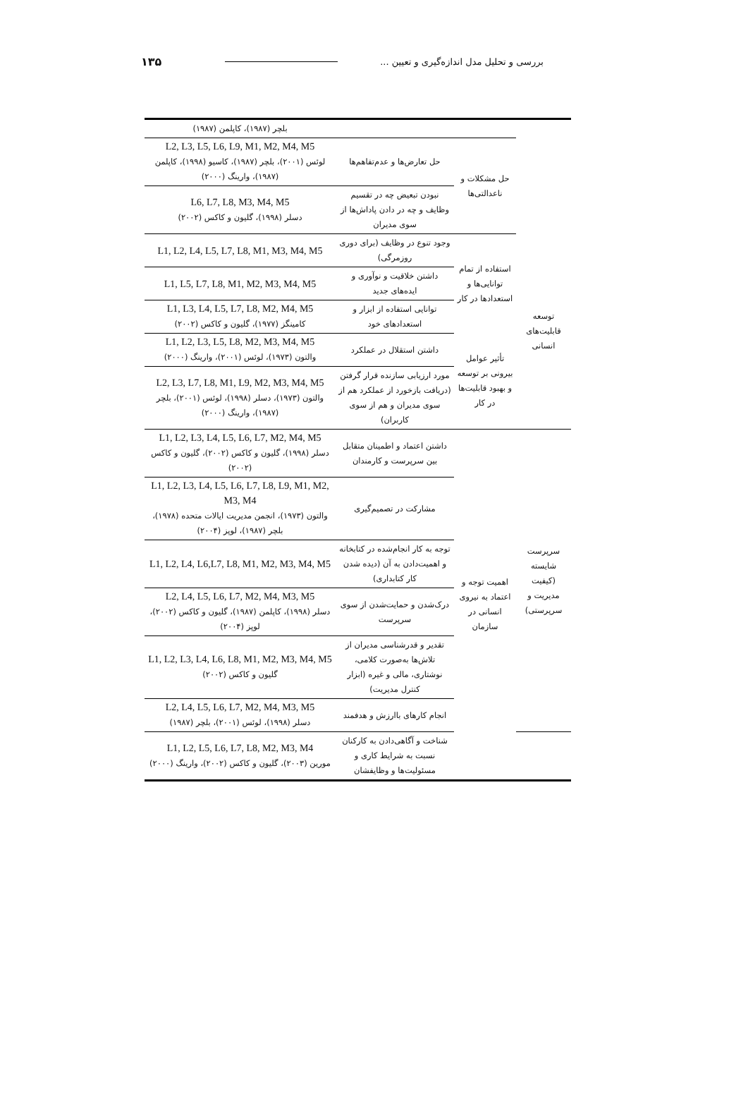بررسی و تحلیل مدل اندازه‌گیری و تعیین ... ۱۳۵
| | | | بلچر (۱۹۸۷)، کاپلمن (۱۹۸۷) |
| | حل مشکلات و ناعدالتی‌ها | حل تعارض‌ها و عدم‌تفاهم‌ها | L2, L3, L5, L6, L9, M1, M2, M4, M5 لوئس (۲۰۰۱)، بلچر (۱۹۸۷)، کاسیو (۱۹۹۸)، کاپلمن (۱۹۸۷)، وارینگ (۲۰۰۰) |
| | | نبودن تبعیض چه در تقسیم وظایف و چه در دادن پاداش‌ها از سوی مدیران | L6, L7, L8, M3, M4, M5 دسلر (۱۹۹۸)، گلیون و کاکس (۲۰۰۲) |
| توسعه قابلیت‌های انسانی | استفاده از تمام توانایی‌ها و استعدادها در کار | وجود تنوع در وظایف (برای دوری روزمرگی) | L1, L2, L4, L5, L7, L8, M1, M3, M4, M5 |
| | | داشتن خلاقیت و نوآوری و ایده‌های جدید | L1, L5, L7, L8, M1, M2, M3, M4, M5 |
| | | توانایی استفاده از ابزار و استعدادهای خود | L1, L3, L4, L5, L7, L8, M2, M4, M5 کامینگز (۱۹۷۷)، گلیون و کاکس (۲۰۰۲) |
| | تأثیر عوامل بیرونی بر توسعه و بهبود قابلیت‌ها در کار | داشتن استقلال در عملکرد | L1, L2, L3, L5, L8, M2, M3, M4, M5 والتون (۱۹۷۳)، لوئس (۲۰۰۱)، وارینگ (۲۰۰۰) |
| | | مورد ارزیابی سازنده قرار گرفتن (دریافت بازخورد از عملکرد هم از سوی مدیران و هم از سوی کاربران) | L2, L3, L7, L8, M1, L9, M2, M3, M4, M5 والتون (۱۹۷۳)، دسلر (۱۹۹۸)، لوئس (۲۰۰۱)، بلچر (۱۹۸۷)، وارینگ (۲۰۰۰) |
| سرپرست شایسته (کیفیت مدیریت و سرپرستی) | اهمیت توجه و اعتماد به نیروی انسانی در سازمان | داشتن اعتماد و اطمینان متقابل بین سرپرست و کارمندان | L1, L2, L3, L4, L5, L6, L7, M2, M4, M5 دسلر (۱۹۹۸)، گلیون و کاکس (۲۰۰۲)، گلیون و کاکس (۲۰۰۲) |
| | | مشارکت در تصمیم‌گیری | L1, L2, L3, L4, L5, L6, L7, L8, L9, M1, M2, M3, M4 والتون (۱۹۷۳)، انجمن مدیریت ایالات متحده (۱۹۷۸)، بلچر (۱۹۸۷)، لوپز (۲۰۰۴) |
| | | توجه به کار انجام‌شده در کتابخانه و اهمیت‌دادن به آن (دیده شدن کار کتابداری) | L1, L2, L4, L6,L7, L8, M1, M2, M3, M4, M5 |
| | | درک‌شدن و حمایت‌شدن از سوی سرپرست | L2, L4, L5, L6, L7, M2, M4, M3, M5 دسلر (۱۹۹۸)، کاپلمن (۱۹۸۷)، گلیون و کاکس (۲۰۰۲)، لوپز (۲۰۰۴) |
| | | تقدیر و قدرشناسی مدیران از تلاش‌ها به‌صورت کلامی، نوشتاری، مالی و غیره (ابزار کنترل مدیریت) | L1, L2, L3, L4, L6, L8, M1, M2, M3, M4, M5 گلیون و کاکس (۲۰۰۲) |
| | | انجام کارهای باارزش و هدفمند | L2, L4, L5, L6, L7, M2, M4, M3, M5 دسلر (۱۹۹۸)، لوئس (۲۰۰۱)، بلچر (۱۹۸۷) |
| | | شناخت و آگاهی‌دادن به کارکنان نسبت به شرایط کاری و مسئولیت‌ها و وظایفشان | L1, L2, L5, L6, L7, L8, M2, M3, M4 مورین (۲۰۰۳)، گلیون و کاکس (۲۰۰۲)، وارینگ (۲۰۰۰) |